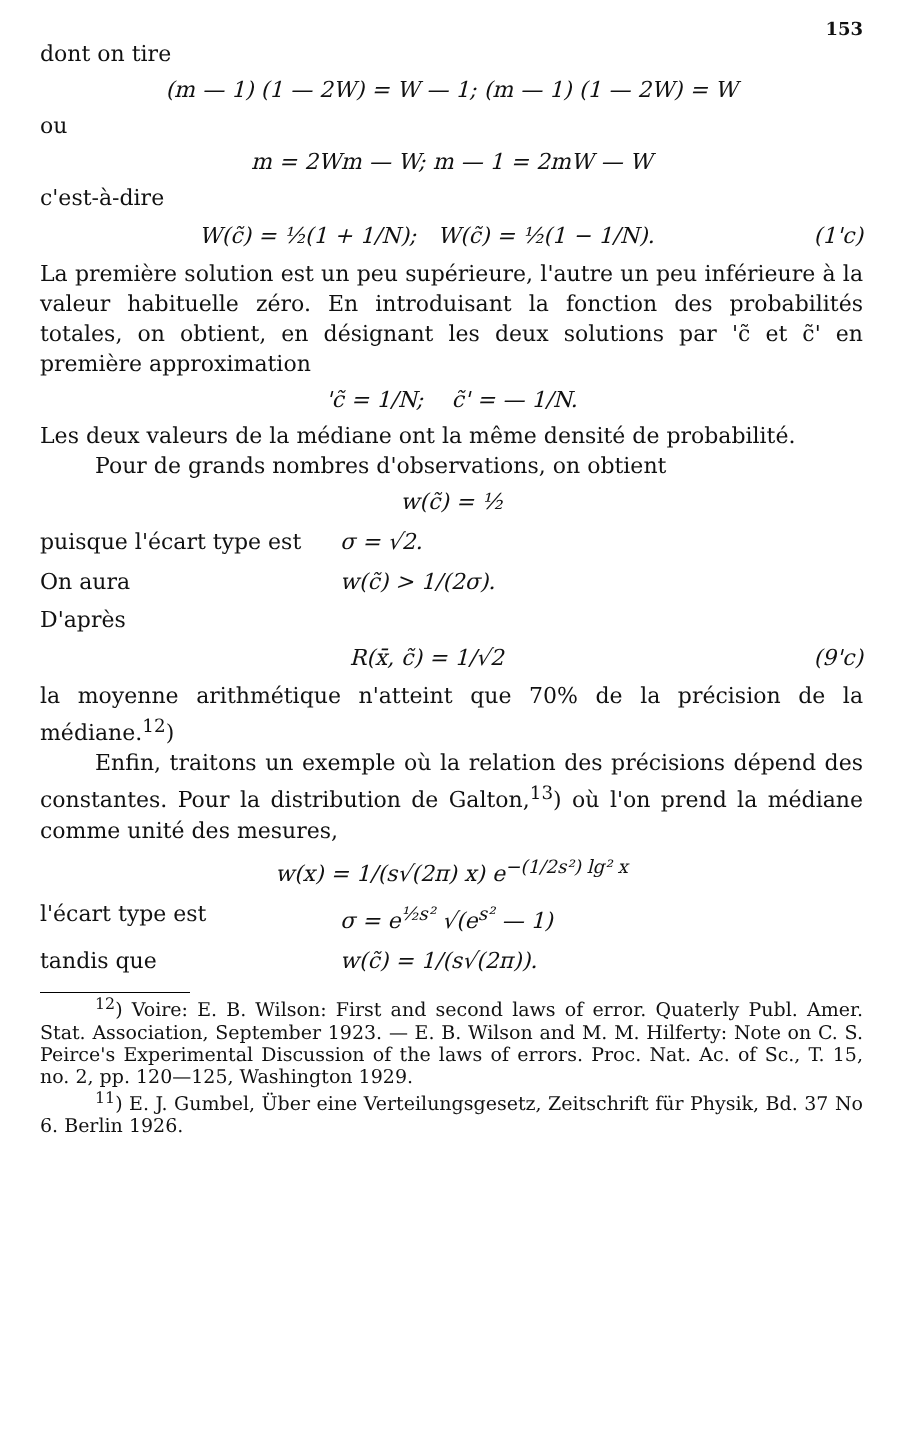153
dont on tire
(m — 1) (1 — 2W) = W — 1; (m — 1) (1 — 2W) = W
ou
m = 2Wm — W; m — 1 = 2mW — W
c'est-à-dire
W(c̃) = ½(1 + 1/N); W(c̃) = ½(1 − 1/N). (1'c)
La première solution est un peu supérieure, l'autre un peu inférieure à la valeur habituelle zéro. En introduisant la fonction des probabilités totales, on obtient, en désignant les deux solutions par 'c̃ et c̃' en première approximation
'c̃ = 1/N; c̃' = — 1/N.
Les deux valeurs de la médiane ont la même densité de probabilité.
Pour de grands nombres d'observations, on obtient
w(c̃) = ½
puisque l'écart type est σ = √2.
On aura w(c̃) > 1/(2σ).
D'après
R(x̄, c̃) = 1/√2 (9'c)
la moyenne arithmétique n'atteint que 70% de la précision de la médiane.<sup>12</sup>)
Enfin, traitons un exemple où la relation des précisions dépend des constantes. Pour la distribution de Galton,<sup>13</sup>) où l'on prend la médiane comme unité des mesures,
w(x) = 1/(s√(2π) x) e<sup>−(1/2s²) lg² x</sup>
l'écart type est σ = e<sup>½s²</sup> √(e<sup>s²</sup> — 1)
tandis que w(c̃) = 1/(s√(2π)).
<sup>12</sup>) Voire: E. B. Wilson: First and second laws of error. Quaterly Publ. Amer. Stat. Association, September 1923. — E. B. Wilson and M. M. Hilferty: Note on C. S. Peirce's Experimental Discussion of the laws of errors. Proc. Nat. Ac. of Sc., T. 15, no. 2, pp. 120—125, Washington 1929.
<sup>11</sup>) E. J. Gumbel, Über eine Verteilungsgesetz, Zeitschrift für Physik, Bd. 37 No 6. Berlin 1926.